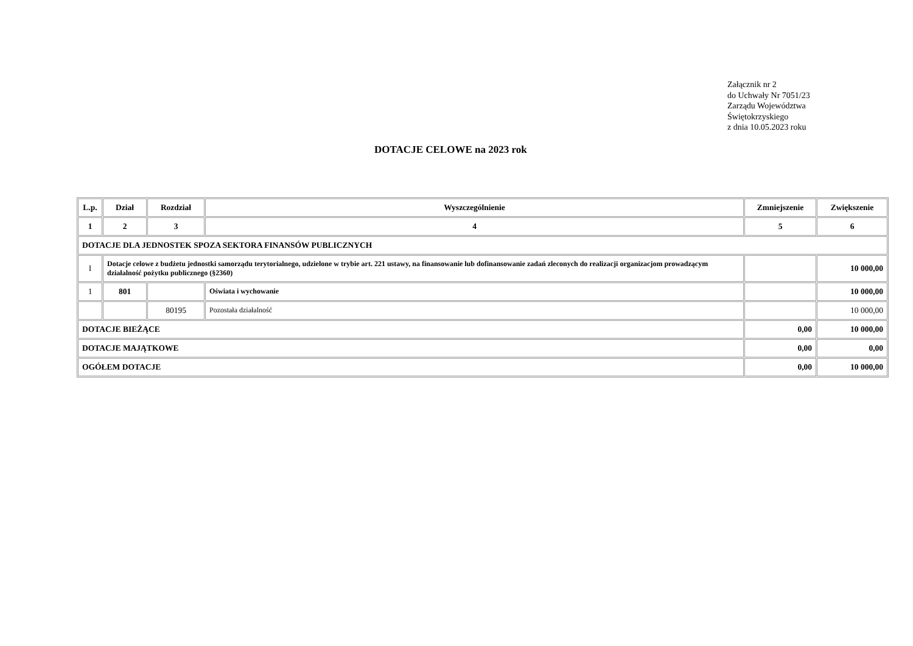Załącznik nr 2
do Uchwały Nr 7051/23
Zarządu Województwa
Świętokrzyskiego
z dnia 10.05.2023 roku
DOTACJE CELOWE na 2023 rok
| L.p. | Dział | Rozdział | Wyszczególnienie | Zmniejszenie | Zwiększenie |
| --- | --- | --- | --- | --- | --- |
| 1 | 2 | 3 | 4 | 5 | 6 |
| DOTACJE DLA JEDNOSTEK SPOZA SEKTORA FINANSÓW PUBLICZNYCH | | | | | |
| I | Dotacje celowe z budżetu jednostki samorządu terytorialnego, udzielone w trybie art. 221 ustawy, na finansowanie lub dofinansowanie zadań zleconych do realizacji organizacjom prowadzącym działalność pożytku publicznego (§2360) | | | | 10 000,00 |
| 1 | 801 | | Oświata i wychowanie | | 10 000,00 |
| | | 80195 | Pozostała działalność | | 10 000,00 |
| DOTACJE BIEŻĄCE | | | | 0,00 | 10 000,00 |
| DOTACJE MAJĄTKOWE | | | | 0,00 | 0,00 |
| OGÓŁEM DOTACJE | | | | 0,00 | 10 000,00 |